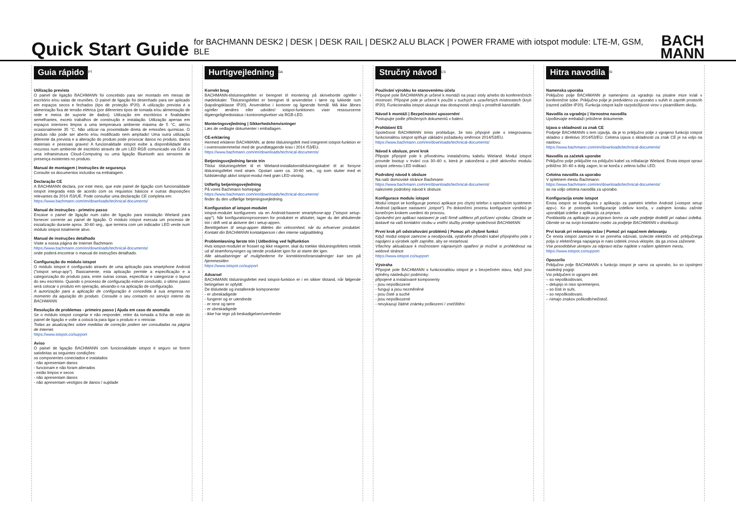Quick Start Guide
for BACHMANN DESK2 | DESK | DESK RAIL | DESK2 ALU BLACK | POWER FRAME with iotspot module: LTE-M, GSM, BLE
BACH
MANN
Guia rápido
<sup>PT</sup>
Utilização prevista
O painel de ligação BACHMANN foi concebido para ser montado em mesas de escritório e/ou salas de reuniões. O painel de ligação foi desenhado para ser aplicado em espaços secos e fechados (tipo de proteção IP20). A utilização prevista é a alimentação fixa de tensão elétrica (por diferentes tipos de tomada e/ou alimentação de rede e meios de suporte de dados). Utilização em escritórios e finalidades semelhantes, exceto trabalhos de construção e instalação. Utilização apenas em espaços interiores limpos a uma temperatura ambiente máxima de 5 °C, até/ou ocasionalmente 35 °C. Não utilizar na proximidade direta de emissões químicas. O produto não pode ser aberto e/ou modificado nem ampliado! Uma outra utilização diferente da prevista e a alteração do produto pode provocar danos no produto, danos materiais e pessoais graves! A funcionalidade iotspot exibe a disponibilidade dos recursos num ambiente de escritório através de um LED RGB comunicado via GSM a uma infraestrutura Cloud-Computing ou uma ligação Bluetooth aos sensores de presença existentes no produto.
Manual de montagem | Instruções de segurança
Consulte os documentos incluídos na embalagem.
Declaração CE
A BACHMANN declara, por este meio, que este painel de ligação com funcionalidade iotspot integrada está de acordo com os requisitos básicos e outras disposições relevantes da 2014 /53/UE. Pode consultar uma declaração CE completa em:
https://www.bachmann.com/en/downloads/technical-documents/
Manual de instruções - primeiro passo
Encaixe o painel de ligação num cabo de ligação para instalação Wieland para fornecer corrente ao painel de ligação. O módulo iotspot executa um processo de inicialização durante aprox. 30-60 seg., que termina com um indicador LED verde num módulo iotspot totalmente ativo.
Manual de instruções detalhado
Visite a nossa página de Internet Bachmann
https://www.bachmann.com/en/downloads/technical-documents/
onde poderá encontrar o manual de instruções detalhado.
Configuração do módulo iotspot
O módulo iotspot é configurado através de uma aplicação para smartphone Android ("iotspot setup-app"). Basicamente, esta aplicação permite a especificação e a categorização do produto para, entre outras coisas, especificar e categorizar o layout do seu escritório. Quando o processo de configuração estiver concluído, o último passo será colocar o produto em operação, ativando-o na aplicação de configuração.
A autorização para a aplicação de configuração é concedida à sua empresa no momento da aquisição do produto. Consulte o seu contacto no serviço interno da BACHMANN.
Resolução de problemas - primeiro passo | Ajuda em caso de anomalia
Se o módulo iotspot congelar e não responder, retire da tomada a ficha de rede do painel de ligação e volte a colocá-la para ligar o produto e o reiniciar.
Todas as atualizações sobre medidas de correção podem ser consultadas na página de Internet.
https://www.iotspot.co/support
Aviso
O painel de ligação BACHMANN com funcionalidade iotspot é seguro se forem satisfeitas as seguintes condições:
os componentes conectados e instalados
- não apresentam danos
- funcionam e não foram alterados
- estão limpos e secos
- não apresentam danos
- não apresentam vestígios de danos / sujidade
Hurtigvejledning
<sup>DA</sup>
Korrekt brug
BACHMANN-tilslutningsfeltet er beregnet til montering på skriveborde og/eller i mødelokaler. Tilslutningsfeltet er beregnet til anvendelse i tørre og lukkede rum (kapslingsklasse IP20). Anvendelse i kontorer og lignende formål. Må ikke åbnes og/eller ændres eller udvides! iotspot-funktionen viser ressourcerne tilgængelighedsstatus i kontoromgivelser via RGB-LED.
Monteringsvejledning | Sikkerhedshenvisninger
Læs de vedlagte dokumenter i emballagen.
CE-erklæring
Hermed erklærer BACHMANN, at dette tilslutningsfelt med integreret iotspot-funktion er i overensstemmelse med de grundlæggende krav i 2014 /53/EU.
https://www.bachmann.com/en/downloads/technical-documents/
Betjeningsvejledning første trin
Tilslut tilslutningsfeltet til et Wieland-installationstilslutningskabel til at forsyne tilslutningsfeltet med strøm. Opstart varer ca. 30-60 sek., og som slutter med et fuldstændigt aktivt iotspot-modul med grøn LED-visning.
Udførlig betjeningsvejledning
På vores Bachmann homepage
https://www.bachmann.com/en/downloads/technical-documents/
finder du den udførlige betjeningsvejledning.
Konfiguration af iotspot-modulet
iotspot-modulet konfigureres via en Android-baseret smartphone-app ("iotspot setup-app"). Når konfigurationsprocessen for produktet er afsluttet, tager du det afsluttende trin i drift ved at aktivere det i setup-appen.
Berettigelsen til setup-appen tildeles din virksomhed, når du erhverver produktet. Kontakt din BACHMANN kontaktperson i den interne salgsafdeling.
Problemløsning første trin | Udbedring ved fejlfunktion
Hvis iotspot-modulet er frosset og ikke reagerer, skal du trække tilslutningsfeltets netstik ud af strømforsyningen og tænde produktet igen for at starte det igen.
Alle aktualiseringer af mulighederne for korrektionsforanstaltninger kan ses på hjemmesiden
https://www.iotspot.co/support
Advarsel
BACHMANN tilslutningsfeltet med iotspot-funktion er i en sikker tilstand, når følgende betingelser er opfyldt:
De tilsluttede og installerede komponenter
- er ubeskadigede
- fungerer og er uændrede
- er rene og tørre
- er ubeskadigede
- ikke har tegn på beskadigelser/urenheder
Stručný návod
<sup>CS</sup>
Používání výrobku ke stanovenému účelu
Přípojné pole BACHMANN je určené k montáži na psací stoly a/nebo do konferenčních místností. Přípojné pole je určené k použití v suchých a uzavřených místnostech (krytí IP20). Funkcionalita iotspot ukazuje stav dostupnosti zdrojů v prostředí kanceláře.
Návod k montáži | Bezpečnostní upozornění
Postupujte podle přiložených dokumentů v balení.
Prohlášení ES
Společnost BACHMANN tímto prohlašuje, že toto přípojné pole s integrovanou funkcionalitou iotspot splňuje základní požadavky směrnice 2014/53/EU.
https://www.bachmann.com/en/downloads/technical-documents/
Návod k obsluze, první krok
Připojte přípojné pole k přívodnímu instalačnímu kabelu Wieland. Modul iotspot provede bootup v trvání cca 30–60 s, která je zakončená u plně aktivního modulu iotspot zelenou LED indikací.
Podrobný návod k obsluze
Na naší domovské stránce Bachmann
https://www.bachmann.com/en/downloads/technical-documents/
naleznete podrobný návod k obsluze.
Konfigurace modulu iotspot
Modul iotspot se konfiguruje pomocí aplikace pro chytrý telefon s operačním systémem Android (aplikace nastavení „iotspot"). Po dokončení procesu konfigurace výrobků je konečným krokem uvedení do provozu.
Oprávnění pro aplikaci nastavení je vaší firmě uděleno při pořízení výrobku. Obraťte se laskavě na vaši kontaktní osobu u vnitřní služby prodeje společnosti BACHMANN.
První krok při odstraňování problémů | Pomoc při chybné funkci
Když modul iotspot zamrzne a neodpovídá, vytáhněte přívodní kabel přípojného pole z napájení a výrobek opět zapněte, aby se restartoval.
Všechny aktualizace k možnostem nápravných opatření je možné si prohlédnout na webové stránce
https://www.iotspot.co/support
Výstraha
Přípojné pole BACHMANN s funkcionalitou iotspot je v bezpečném stavu, když jsou splněny následující podmínky:
připojené a instalované komponenty
- jsou nepoškozené
- fungují a jsou nezměněné
- jsou čisté a suché
- jsou nepoškozené
- nevykazují žádné známky poškození / znečištění
Hitra navodila
<sup>SI</sup>
Namenska uporaba
Priključno polje BACHMANN je namenjeno za vgradnjo na pisalne mize in/ali v konferenčne sobe. Priključno polje je predvideno za uporabo v suhih in zaprtih prostorih (razred zaščite IP20). Funkcija iotspot kaže razpoložljivost virov v pisarniškem okolju.
Navodila za vgradnjo | Varnostna navodila
Upoštevajte embalaži priložene dokumente.
Izjava o skladnosti za znak CE
Podjetje BACHMANN s tem izjavlja, da je to priključno polje z vgrajeno funkcijo iotspot skladno z direktivo 2014/53/EU. Celotna izjava o skladnosti za znak CE je na voljo na naslovu:
https://www.bachmann.com/en/downloads/technical-documents/
Navodila za začetek uporabe
Priključno polje priključite na priključni kabel za inštalacije Wieland. Enota iotspot opravi približno 30–60 s dolg zagon, ki se konča z zeleno lučko LED.
Celotna navodila za uporabo
V spletnem mestu Bachmann:
https://www.bachmann.com/en/downloads/technical-documents/
so na voljo celotna navodila za uporabo.
Konfiguracija enote iotspot
Enota iotspot se konfigurira z aplikacijo za pametni telefon Android (»iotspot setup app«). Ko je postopek konfiguracije izdelkov konča, v zadnjem koraku začnite uporabljati izdelke z aplikacijo za pripravo.
Pooblastila za aplikacijo za pripravo bomo za vaše podjetje dodelili pri nabavi izdelka. Obrnite se na svojo kontaktno osebo za podjetje BACHMANN v distribuciji.
Prvi korak pri reševanju težav | Pomoč pri napačnem delovanju
Če enota iotspot zamrzne in se preneha odzivati, izvlecite električni vtič priključnega polja iz električnega napajanja in nato izdelek znova vklopite, da ga znova zaženete.
Vse posodobitve ukrepov za odpravo težav najdete v našem spletnem mestu.
https://www.iotspot.co/support
Opozorilo
Priključno polje BACHMANN s funkcijo iotspot je varno za uporabo, ko so izpolnjeni naslednji pogoji:
Vsi priključeni in vgrajeni deli:
– so nepoškodovani,
– delujejo in niso spremenjeni,
– so čisti in suhi,
– so nepoškodovani,
– nimajo znakov poškodb/nečistoč.